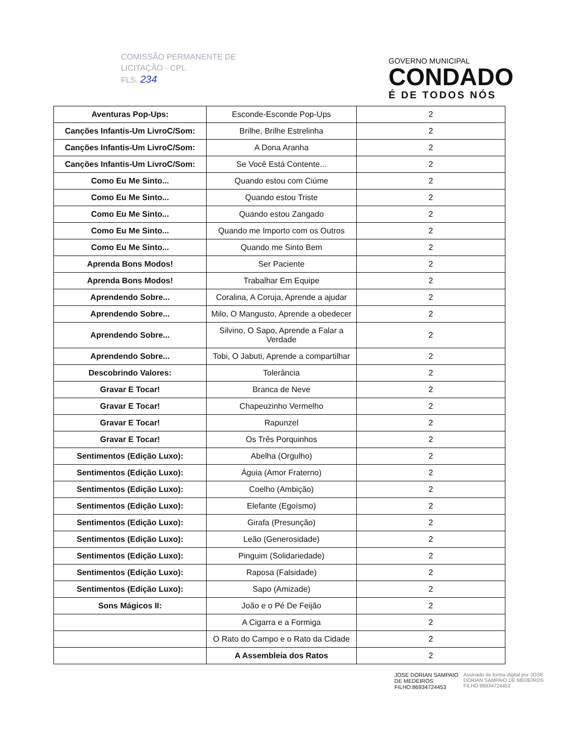COMISSÃO PERMANENTE DE
LICITAÇÃO - CPL
FLS. 234
GOVERNO MUNICIPAL
CONDADO
É DE TODOS NÓS
| Aventuras Pop-Ups: | Esconde-Esconde Pop-Ups | 2 |
| Canções Infantis-Um LivroC/Som: | Brilhe, Brilhe Estrelinha | 2 |
| Canções Infantis-Um LivroC/Som: | A Dona Aranha | 2 |
| Canções Infantis-Um LivroC/Som: | Se Você Está Contente... | 2 |
| Como Eu Me Sinto... | Quando estou com Ciúme | 2 |
| Como Eu Me Sinto... | Quando estou Triste | 2 |
| Como Eu Me Sinto... | Quando estou Zangado | 2 |
| Como Eu Me Sinto... | Quando me Importo com os Outros | 2 |
| Como Eu Me Sinto... | Quando me Sinto Bem | 2 |
| Aprenda Bons Modos! | Ser Paciente | 2 |
| Aprenda Bons Modos! | Trabalhar Em Equipe | 2 |
| Aprendendo Sobre... | Coralina, A Coruja, Aprende a ajudar | 2 |
| Aprendendo Sobre... | Milo, O Mangusto, Aprende a obedecer | 2 |
| Aprendendo Sobre... | Silvino, O Sapo, Aprende a Falar a Verdade | 2 |
| Aprendendo Sobre... | Tobi, O Jabuti, Aprende a compartilhar | 2 |
| Descobrindo Valores: | Tolerância | 2 |
| Gravar E Tocar! | Branca de Neve | 2 |
| Gravar E Tocar! | Chapeuzinho Vermelho | 2 |
| Gravar E Tocar! | Rapunzel | 2 |
| Gravar E Tocar! | Os Três Porquinhos | 2 |
| Sentimentos (Edição Luxo): | Abelha (Orgulho) | 2 |
| Sentimentos (Edição Luxo): | Águia (Amor Fraterno) | 2 |
| Sentimentos (Edição Luxo): | Coelho (Ambição) | 2 |
| Sentimentos (Edição Luxo): | Elefante (Egoísmo) | 2 |
| Sentimentos (Edição Luxo): | Girafa (Presunção) | 2 |
| Sentimentos (Edição Luxo): | Leão (Generosidade) | 2 |
| Sentimentos (Edição Luxo): | Pinguim (Solidariedade) | 2 |
| Sentimentos (Edição Luxo): | Raposa (Falsidade) | 2 |
| Sentimentos (Edição Luxo): | Sapo (Amizade) | 2 |
| Sons Mágicos II: | João e o Pé De Feijão | 2 |
| | A Cigarra e a Formiga | 2 |
| | O Rato do Campo e o Rato da Cidade | 2 |
| | A Assembleia dos Ratos | 2 |
JOSE DORIAN SAMPAIO
DE MEDEIROS
FILHO:86934724453
Assinado de forma digital por JOSE
DORIAN SAMPAIO DE MEDEIROS
FILHO:86934724453